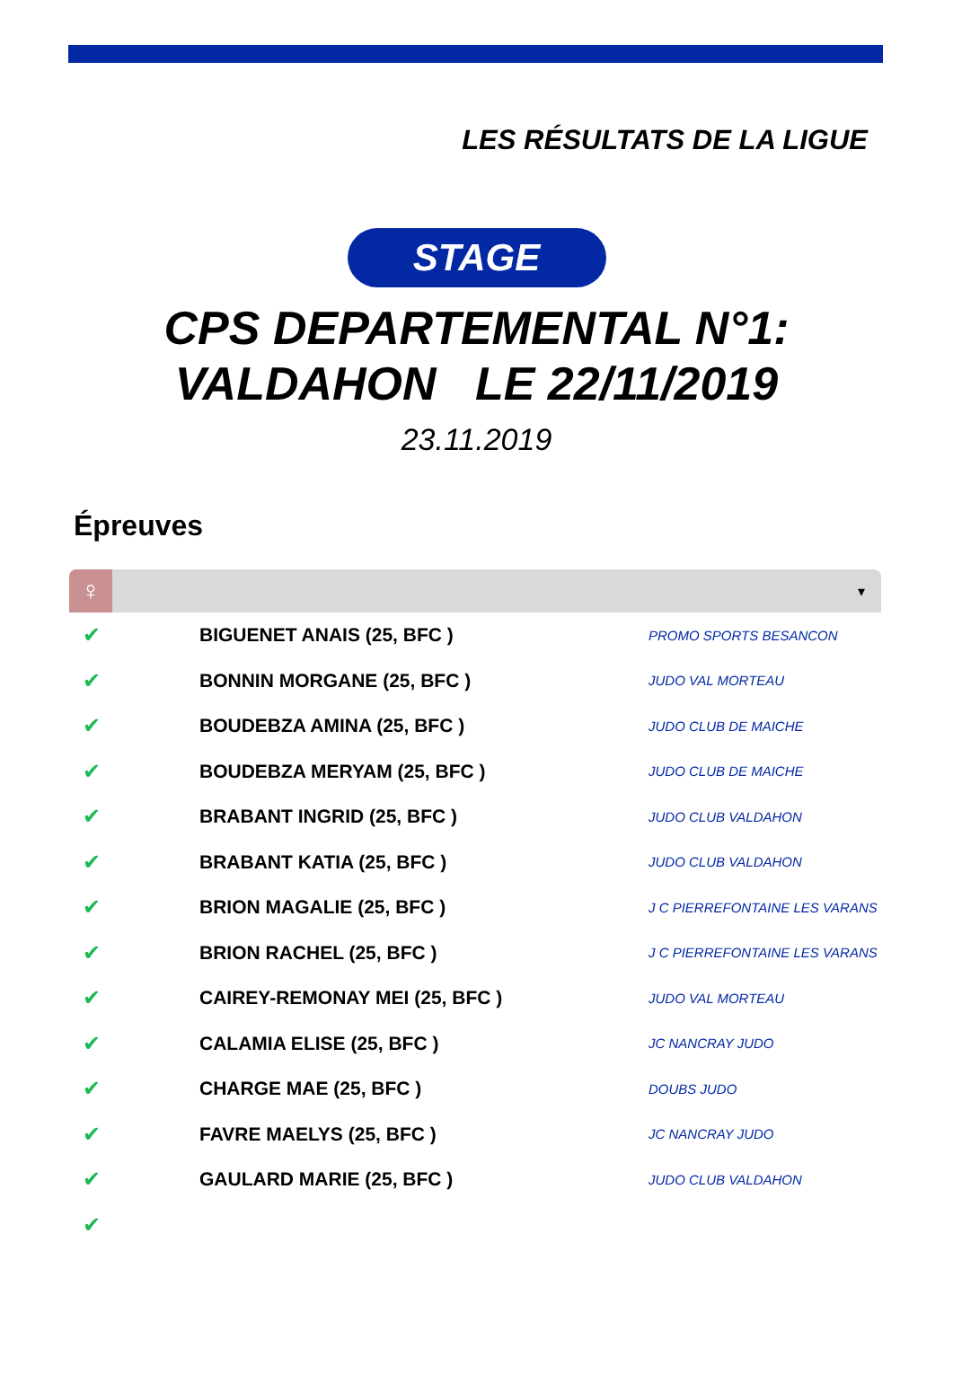LES RÉSULTATS DE LA LIGUE
STAGE
CPS DEPARTEMENTAL N°1:
VALDAHON LE 22/11/2019
23.11.2019
Épreuves
♀
▾
| ✔ | BIGUENET ANAIS (25, BFC ) | PROMO SPORTS BESANCON |
| ✔ | BONNIN MORGANE (25, BFC ) | JUDO VAL MORTEAU |
| ✔ | BOUDEBZA AMINA (25, BFC ) | JUDO CLUB DE MAICHE |
| ✔ | BOUDEBZA MERYAM (25, BFC ) | JUDO CLUB DE MAICHE |
| ✔ | BRABANT INGRID (25, BFC ) | JUDO CLUB VALDAHON |
| ✔ | BRABANT KATIA (25, BFC ) | JUDO CLUB VALDAHON |
| ✔ | BRION MAGALIE (25, BFC ) | J C PIERREFONTAINE LES VARANS |
| ✔ | BRION RACHEL (25, BFC ) | J C PIERREFONTAINE LES VARANS |
| ✔ | CAIREY-REMONAY MEI (25, BFC ) | JUDO VAL MORTEAU |
| ✔ | CALAMIA ELISE (25, BFC ) | JC NANCRAY JUDO |
| ✔ | CHARGE MAE (25, BFC ) | DOUBS JUDO |
| ✔ | FAVRE MAELYS (25, BFC ) | JC NANCRAY JUDO |
| ✔ | GAULARD MARIE (25, BFC ) | JUDO CLUB VALDAHON |
| ✔ | | |